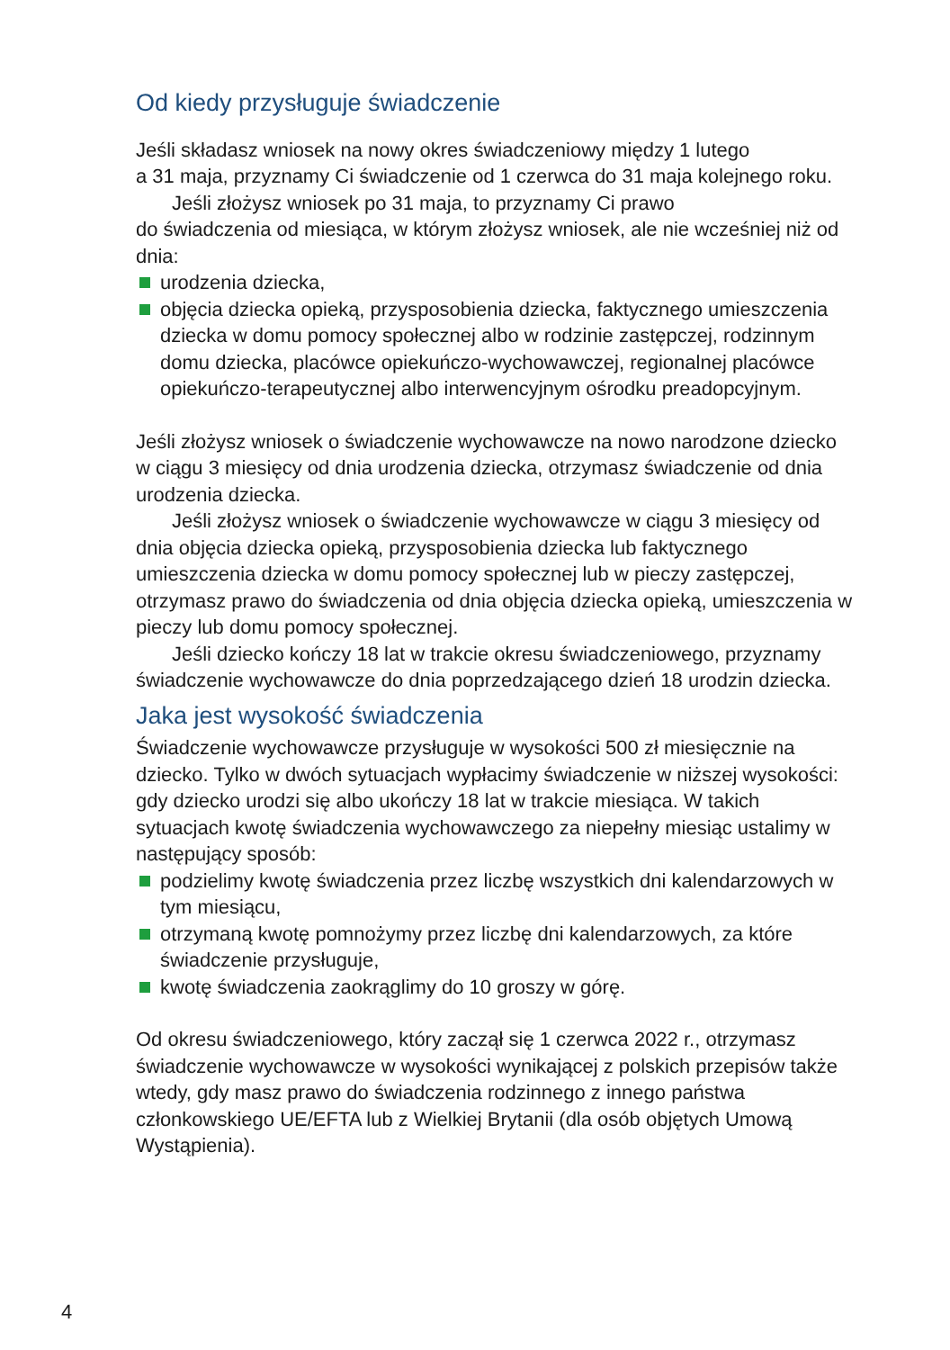Od kiedy przysługuje świadczenie
Jeśli składasz wniosek na nowy okres świadczeniowy między 1 lutego
a 31 maja, przyznamy Ci świadczenie od 1 czerwca do 31 maja kolejnego roku.
Jeśli złożysz wniosek po 31 maja, to przyznamy Ci prawo
do świadczenia od miesiąca, w którym złożysz wniosek, ale nie wcześniej niż od dnia:
urodzenia dziecka,
objęcia dziecka opieką, przysposobienia dziecka, faktycznego umieszczenia dziecka w domu pomocy społecznej albo w rodzinie zastępczej, rodzinnym domu dziecka, placówce opiekuńczo-wychowawczej, regionalnej placówce opiekuńczo-terapeutycznej albo interwencyjnym ośrodku preadopcyjnym.
Jeśli złożysz wniosek o świadczenie wychowawcze na nowo narodzone dziecko w ciągu 3 miesięcy od dnia urodzenia dziecka, otrzymasz świadczenie od dnia urodzenia dziecka.
Jeśli złożysz wniosek o świadczenie wychowawcze w ciągu 3 miesięcy od dnia objęcia dziecka opieką, przysposobienia dziecka lub faktycznego umieszczenia dziecka w domu pomocy społecznej lub w pieczy zastępczej, otrzymasz prawo do świadczenia od dnia objęcia dziecka opieką, umieszczenia w pieczy lub domu pomocy społecznej.
Jeśli dziecko kończy 18 lat w trakcie okresu świadczeniowego, przyznamy świadczenie wychowawcze do dnia poprzedzającego dzień 18 urodzin dziecka.
Jaka jest wysokość świadczenia
Świadczenie wychowawcze przysługuje w wysokości 500 zł miesięcznie na dziecko. Tylko w dwóch sytuacjach wypłacimy świadczenie w niższej wysokości: gdy dziecko urodzi się albo ukończy 18 lat w trakcie miesiąca. W takich sytuacjach kwotę świadczenia wychowawczego za niepełny miesiąc ustalimy w następujący sposób:
podzielimy kwotę świadczenia przez liczbę wszystkich dni kalendarzowych w tym miesiącu,
otrzymaną kwotę pomnożymy przez liczbę dni kalendarzowych, za które świadczenie przysługuje,
kwotę świadczenia zaokrąglimy do 10 groszy w górę.
Od okresu świadczeniowego, który zaczął się 1 czerwca 2022 r., otrzymasz świadczenie wychowawcze w wysokości wynikającej z polskich przepisów także wtedy, gdy masz prawo do świadczenia rodzinnego z innego państwa członkowskiego UE/EFTA lub z Wielkiej Brytanii (dla osób objętych Umową Wystąpienia).
4